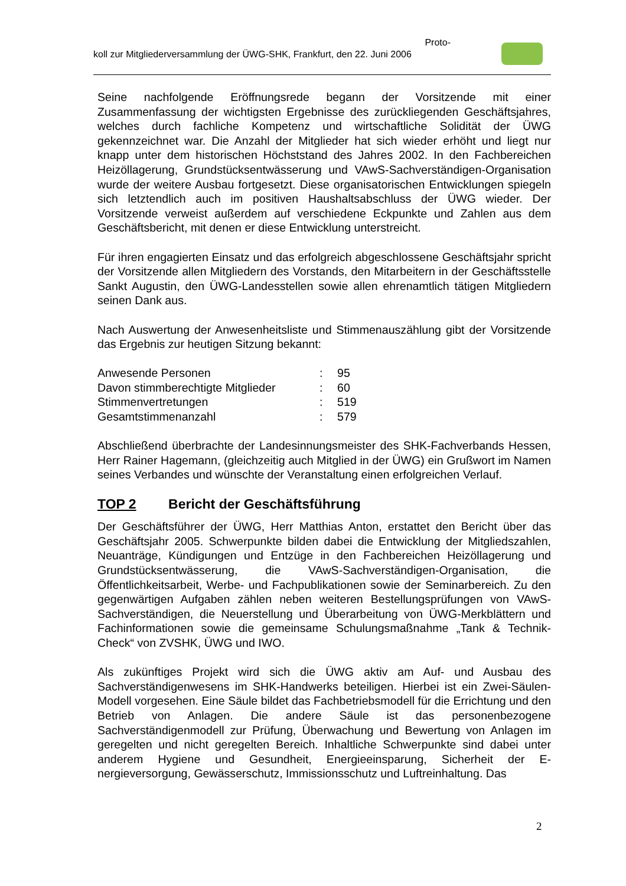Proto-
koll zur Mitgliederversammlung der ÜWG-SHK, Frankfurt, den 22. Juni 2006
Seine nachfolgende Eröffnungsrede begann der Vorsitzende mit einer Zusammenfassung der wichtigsten Ergebnisse des zurückliegenden Geschäftsjahres, welches durch fachliche Kompetenz und wirtschaftliche Solidität der ÜWG gekennzeichnet war. Die Anzahl der Mitglieder hat sich wieder erhöht und liegt nur knapp unter dem historischen Höchststand des Jahres 2002. In den Fachbereichen Heizöllagerung, Grundstücksentwässerung und VAwS-Sachverständigen-Organisation wurde der weitere Ausbau fortgesetzt. Diese organisatorischen Entwicklungen spiegeln sich letztendlich auch im positiven Haushaltsabschluss der ÜWG wieder. Der Vorsitzende verweist außerdem auf verschiedene Eckpunkte und Zahlen aus dem Geschäftsbericht, mit denen er diese Entwicklung unterstreicht.
Für ihren engagierten Einsatz und das erfolgreich abgeschlossene Geschäftsjahr spricht der Vorsitzende allen Mitgliedern des Vorstands, den Mitarbeitern in der Geschäftsstelle Sankt Augustin, den ÜWG-Landesstellen sowie allen ehrenamtlich tätigen Mitgliedern seinen Dank aus.
Nach Auswertung der Anwesenheitsliste und Stimmenauszählung gibt der Vorsitzende das Ergebnis zur heutigen Sitzung bekannt:
| Anwesende Personen | : | 95 |
| Davon stimmberechtigte Mitglieder | : | 60 |
| Stimmenvertretungen | : | 519 |
| Gesamtstimmenanzahl | : | 579 |
Abschließend überbrachte der Landesinnungsmeister des SHK-Fachverbands Hessen, Herr Rainer Hagemann, (gleichzeitig auch Mitglied in der ÜWG) ein Grußwort im Namen seines Verbandes und wünschte der Veranstaltung einen erfolgreichen Verlauf.
TOP 2 Bericht der Geschäftsführung
Der Geschäftsführer der ÜWG, Herr Matthias Anton, erstattet den Bericht über das Geschäftsjahr 2005. Schwerpunkte bilden dabei die Entwicklung der Mitgliedszahlen, Neuanträge, Kündigungen und Entzüge in den Fachbereichen Heizöllagerung und Grundstücksentwässerung, die VAwS-Sachverständigen-Organisation, die Öffentlichkeitsarbeit, Werbe- und Fachpublikationen sowie der Seminarbereich. Zu den gegenwärtigen Aufgaben zählen neben weiteren Bestellungsprüfungen von VAwS-Sachverständigen, die Neuerstellung und Überarbeitung von ÜWG-Merkblättern und Fachinformationen sowie die gemeinsame Schulungsmaßnahme „Tank & Technik-Check“ von ZVSHK, ÜWG und IWO.
Als zukünftiges Projekt wird sich die ÜWG aktiv am Auf- und Ausbau des Sachverständigenwesens im SHK-Handwerks beteiligen. Hierbei ist ein Zwei-Säulen-Modell vorgesehen. Eine Säule bildet das Fachbetriebsmodell für die Errichtung und den Betrieb von Anlagen. Die andere Säule ist das personenbezogene Sachverständigenmodell zur Prüfung, Überwachung und Bewertung von Anlagen im geregelten und nicht geregelten Bereich. Inhaltliche Schwerpunkte sind dabei unter anderem Hygiene und Gesundheit, Energieeinsparung, Sicherheit der E-nergieversorgung, Gewässerschutz, Immissionsschutz und Luftreinhaltung. Das
2